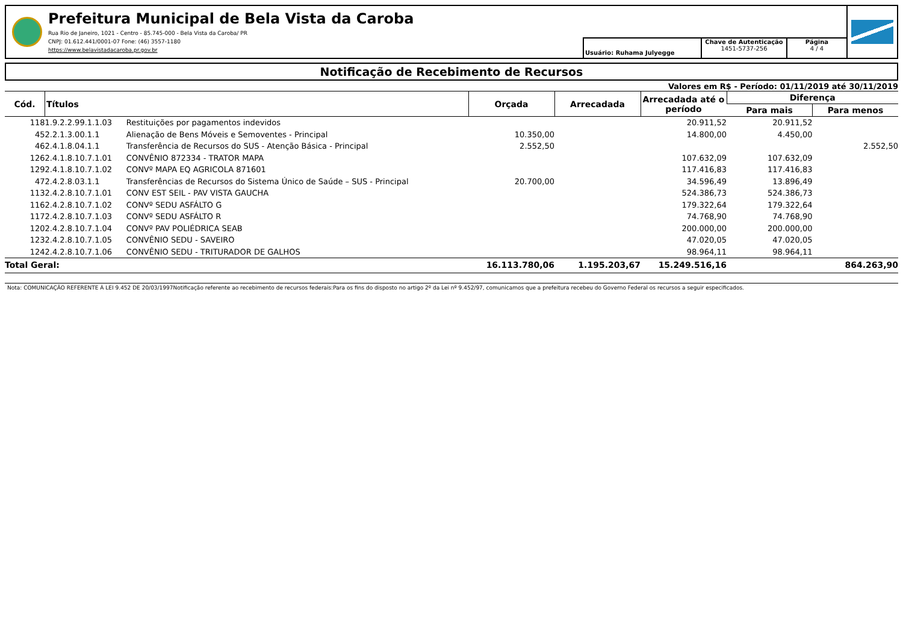Prefeitura Municipal de Bela Vista da Caroba
Rua Rio de Janeiro, 1021 - Centro - 85.745-000 - Bela Vista da Caroba/ PR
CNPJ: 01.612.441/0001-07 Fone: (46) 3557-1180
https://www.belavistadacaroba.pr.gov.br
Usuário: Ruhama Julyegge
Chave de Autenticação
1451-5737-256
Página
4 / 4
Notificação de Recebimento de Recursos
Valores em R$ - Período: 01/11/2019 até 30/11/2019
| Cód. | Títulos | | Orçada | Arrecadada | Arrecadada até o período | Diferença | |
| --- | --- | --- | --- | --- | --- | --- | --- |
| | | | | | | Para mais | Para menos |
| 118 | 1.9.2.2.99.1.1.03 | Restituições por pagamentos indevidos | | | 20.911,52 | 20.911,52 | |
| 45 | 2.2.1.3.00.1.1 | Alienação de Bens Móveis e Semoventes - Principal | 10.350,00 | | 14.800,00 | 4.450,00 | |
| 46 | 2.4.1.8.04.1.1 | Transferência de Recursos do SUS - Atenção Básica - Principal | 2.552,50 | | | | 2.552,50 |
| 126 | 2.4.1.8.10.7.1.01 | CONVÊNIO 872334 - TRATOR MAPA | | | 107.632,09 | 107.632,09 | |
| 129 | 2.4.1.8.10.7.1.02 | CONVº MAPA EQ AGRICOLA 871601 | | | 117.416,83 | 117.416,83 | |
| 47 | 2.4.2.8.03.1.1 | Transferências de Recursos do Sistema Único de Saúde – SUS - Principal | 20.700,00 | | 34.596,49 | 13.896,49 | |
| 113 | 2.4.2.8.10.7.1.01 | CONV EST SEIL - PAV VISTA GAUCHA | | | 524.386,73 | 524.386,73 | |
| 116 | 2.4.2.8.10.7.1.02 | CONVº SEDU ASFÁLTO G | | | 179.322,64 | 179.322,64 | |
| 117 | 2.4.2.8.10.7.1.03 | CONVº SEDU ASFÁLTO R | | | 74.768,90 | 74.768,90 | |
| 120 | 2.4.2.8.10.7.1.04 | CONVº PAV POLIÉDRICA SEAB | | | 200.000,00 | 200.000,00 | |
| 123 | 2.4.2.8.10.7.1.05 | CONVÊNIO SEDU - SAVEIRO | | | 47.020,05 | 47.020,05 | |
| 124 | 2.4.2.8.10.7.1.06 | CONVÊNIO SEDU - TRITURADOR DE GALHOS | | | 98.964,11 | 98.964,11 | |
| Total Geral: | | | 16.113.780,06 | 1.195.203,67 | 15.249.516,16 | | 864.263,90 |
Nota: COMUNICAÇÃO REFERENTE À LEI 9.452 DE 20/03/1997Notificação referente ao recebimento de recursos federais:Para os fins do disposto no artigo 2º da Lei nº 9.452/97, comunicamos que a prefeitura recebeu do Governo Federal os recursos a seguir especificados.